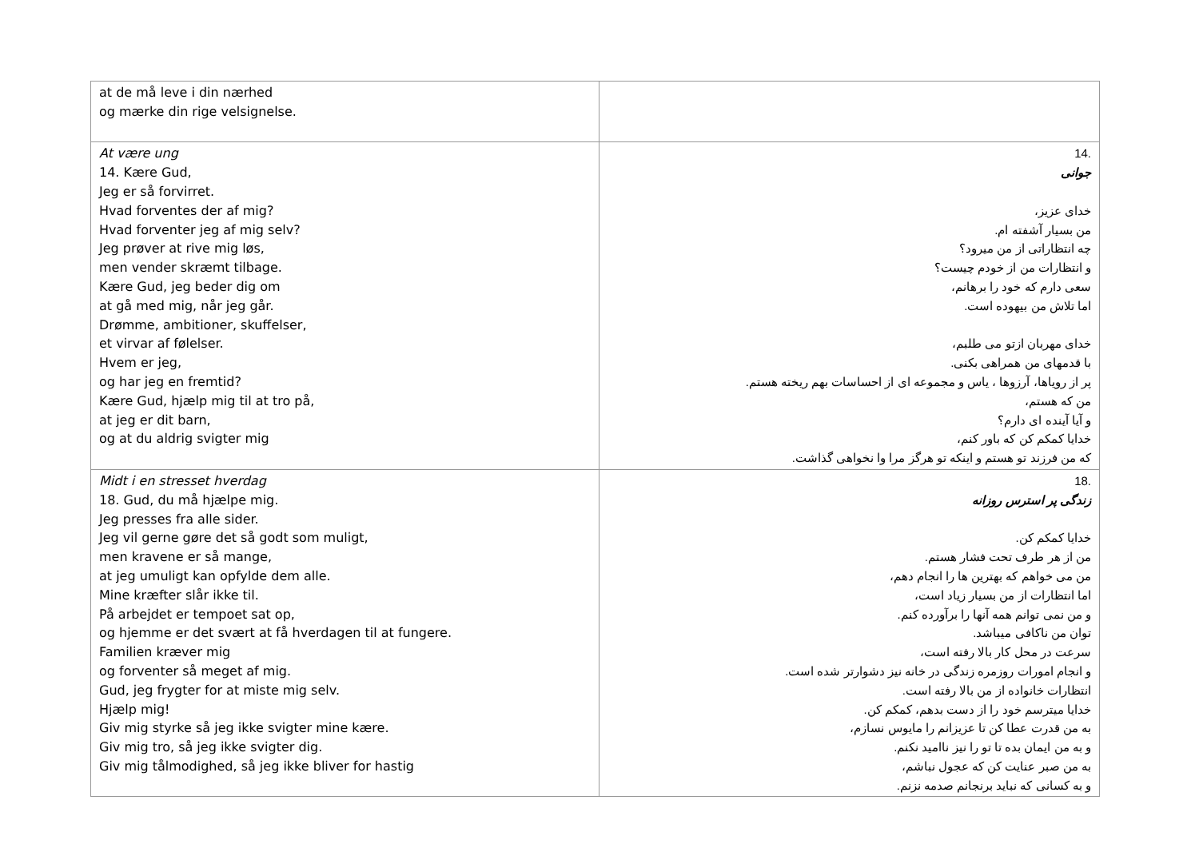| at de må leve i din nærhed og mærke din rige velsignelse. | |
| At være ung 14. Kære Gud, Jeg er så forvirret. Hvad forventes der af mig? Hvad forventer jeg af mig selv? Jeg prøver at rive mig løs, men vender skræmt tilbage. Kære Gud, jeg beder dig om at gå med mig, når jeg går. Drømme, ambitioner, skuffelser, et virvar af følelser. Hvem er jeg, og har jeg en fremtid? Kære Gud, hjælp mig til at tro på, at jeg er dit barn, og at du aldrig svigter mig | .14 جوانی خدای عزیز، من بسیار آشفته ام. چه انتظاراتی از من میرود؟ و انتظارات من از خودم چیست؟ سعی دارم که خود را برهانم، اما تلاش من بیهوده است. خدای مهربان ازتو می طلبم، با قدمهای من همراهی بکنی. پر از رویاها، آرزوها ، یاس و مجموعه ای از احساسات بهم ریخته هستم. من که هستم، و آیا آینده ای دارم؟ خدایا کمکم کن که باور کنم، که من فرزند تو هستم و اینکه تو هرگز مرا وا نخواهی گذاشت. |
| Midt i en stresset hverdag 18. Gud, du må hjælpe mig. Jeg presses fra alle sider. Jeg vil gerne gøre det så godt som muligt, men kravene er så mange, at jeg umuligt kan opfylde dem alle. Mine kræfter slår ikke til. På arbejdet er tempoet sat op, og hjemme er det svært at få hverdagen til at fungere. Familien kræver mig og forventer så meget af mig. Gud, jeg frygter for at miste mig selv. Hjælp mig! Giv mig styrke så jeg ikke svigter mine kære. Giv mig tro, så jeg ikke svigter dig. Giv mig tålmodighed, så jeg ikke bliver for hastig | .18 زندگی پر استرس روزانه خدایا کمکم کن. من از هر طرف تحت فشار هستم. من می خواهم که بهترین ها را انجام دهم، اما انتظارات از من بسیار زیاد است، و من نمی توانم همه آنها را برآورده کنم. توان من ناکافی میباشد. سرعت در محل کار بالا رفته است، و انجام امورات روزمره زندگی در خانه نیز دشوارتر شده است. انتظارات خانواده از من بالا رفته است. خدایا میترسم خود را از دست بدهم، کمکم کن. به من قدرت عطا کن تا عزیزانم را مایوس نسازم، و به من ایمان بده تا تو را نیز ناامید نکنم. به من صبر عنایت کن که عجول نباشم، و به کسانی که نباید برنجانم صدمه نزنم. |